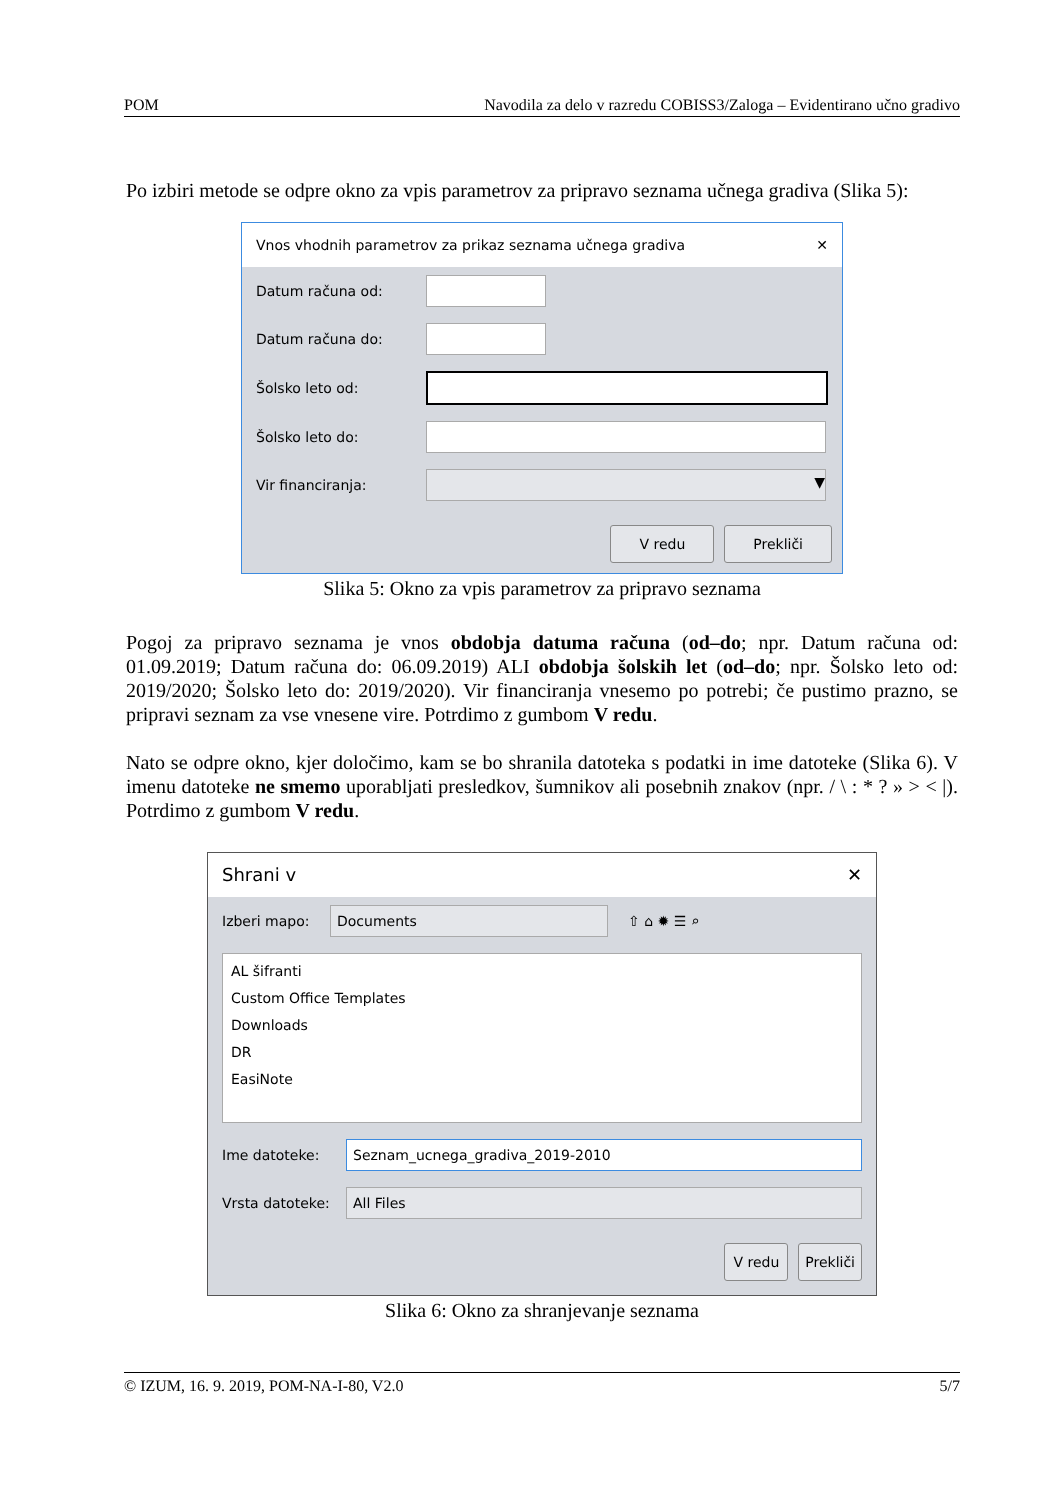POM Navodila za delo v razredu COBISS3/Zaloga – Evidentirano učno gradivo
Po izbiri metode se odpre okno za vpis parametrov za pripravo seznama učnega gradiva (Slika 5):
Vnos vhodnih parametrov za prikaz seznama učnega gradiva ✕
Datum računa od:
Datum računa do:
Šolsko leto od:
Šolsko leto do:
Vir financiranja:
▼
V redu Prekliči
Slika 5: Okno za vpis parametrov za pripravo seznama
Pogoj za pripravo seznama je vnos obdobja datuma računa (od–do; npr. Datum računa od: 01.09.2019; Datum računa do: 06.09.2019) ALI obdobja šolskih let (od–do; npr. Šolsko leto od: 2019/2020; Šolsko leto do: 2019/2020). Vir financiranja vnesemo po potrebi; če pustimo prazno, se pripravi seznam za vse vnesene vire. Potrdimo z gumbom V redu.
Nato se odpre okno, kjer določimo, kam se bo shranila datoteka s podatki in ime datoteke (Slika 6). V imenu datoteke ne smemo uporabljati presledkov, šumnikov ali posebnih znakov (npr. / \ : * ? » > < |). Potrdimo z gumbom V redu.
Shrani v ✕
Izberi mapo:
Documents
⇧ ⌂ ✹ ☰ ⌕
AL šifranti
Custom Office Templates
Downloads
DR
EasiNote
Ime datoteke:
Seznam_ucnega_gradiva_2019-2010
Vrsta datoteke:
All Files
V redu Prekliči
Slika 6: Okno za shranjevanje seznama
© IZUM, 16. 9. 2019, POM-NA-I-80, V2.0 5/7